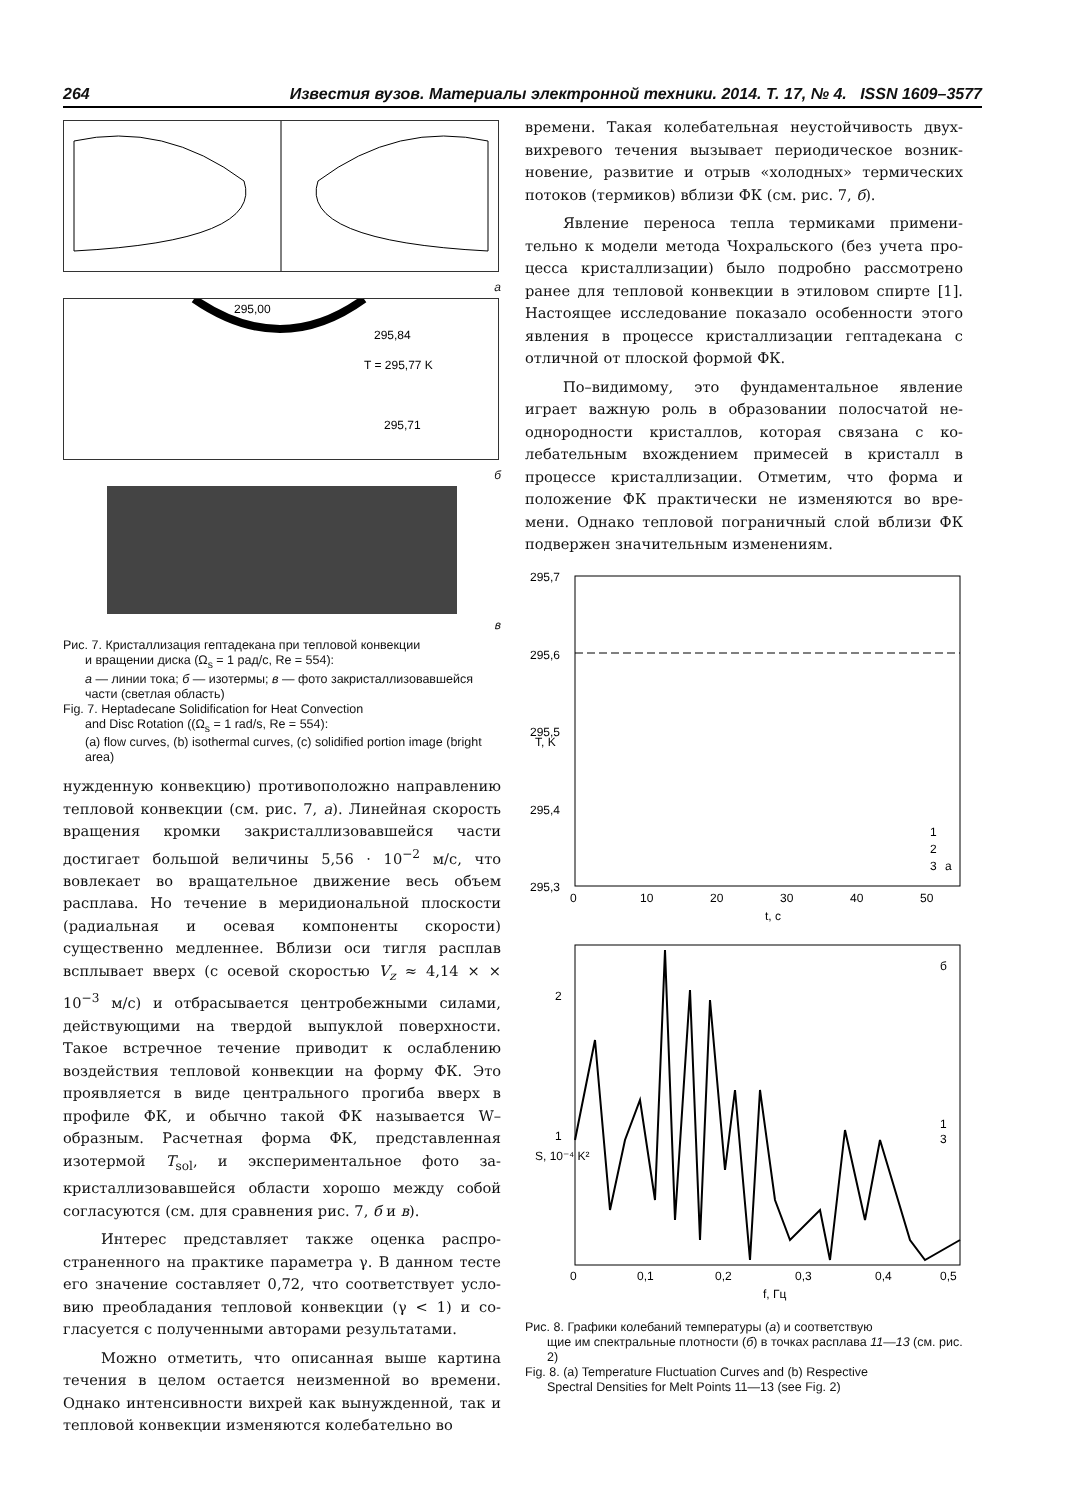264 Известия вузов. Материалы электронной техники. 2014. Т. 17, № 4. ISSN 1609–3577
а
295,00
295,84
T = 295,77 K
295,71
б
в
Рис. 7. Кристаллизация гептадекана при тепловой конвекции
и вращении диска (Ω<sub>s</sub> = 1 рад/с, Re = 554):
а — линии тока; б — изотермы; в — фото закристаллизо­вавшейся части (светлая область)
Fig. 7. Heptadecane Solidification for Heat Convection
and Disc Rotation ((Ω<sub>s</sub> = 1 rad/s, Re = 554):
(a) flow curves, (b) isothermal curves, (c) solidified portion image (bright area)
нужденную конвекцию) противоположно направ­лению тепловой конвекции (см. рис. 7, а). Линейная скорость вращения кромки закристаллизовавшейся части достигает большой величины 5,56 · 10<sup>−2</sup> м/с, что вовлекает во вращательное движение весь объ­ем расплава. Но течение в меридиональной плоско­сти (радиальная и осевая компоненты скорости) существенно медленнее. Вблизи оси тигля расплав всплывает вверх (с осевой скоростью V<sub>z</sub> ≈ 4,14 × × 10<sup>−3</sup> м/с) и отбрасывается центробежными силами, действующими на твердой выпуклой поверхности. Такое встречное течение приводит к ослаблению воздействия тепловой конвекции на форму ФК. Это проявляется в виде центрального прогиба вверх в профиле ФК, и обычно такой ФК называется W–образным. Расчетная форма ФК, представлен­ная изотермой T<sub>sol</sub>, и экспериментальное фото за­кристаллизовавшейся области хорошо между собой согласуются (см. для сравнения рис. 7, б и в).
Интерес представляет также оценка распро­страненного на практике параметра γ. В данном тесте его значение составляет 0,72, что соответствует усло­вию преобладания тепловой конвекции (γ < 1) и со­гласуется с полученными авторами результатами.
Можно отметить, что описанная выше картина течения в целом остается неизменной во времени. Однако интенсивности вихрей как вынужденной, так и тепловой конвекции изменяются колебательно во
времени. Такая колебательная неустойчивость двух­вихревого течения вызывает периодическое возник­новение, развитие и отрыв «холодных» термических потоков (термиков) вблизи ФК (см. рис. 7, б).
Явление переноса тепла термиками примени­тельно к модели метода Чохральского (без учета про­цесса кристаллизации) было подробно рассмотрено ранее для тепловой конвекции в этиловом спирте [1]. Настоящее исследование показало особенности этого явления в процессе кристаллизации гептадекана с отличной от плоской формой ФК.
По–видимому, это фундаментальное явление играет важную роль в образовании полосчатой не­однородности кристаллов, которая связана с ко­лебательным вхождением примесей в кристалл в процессе кристаллизации. Отметим, что форма и положение ФК практически не изменяются во вре­мени. Однако тепловой пограничный слой вблизи ФК подвержен значительным изменениям.
295,7
295,6
295,5
295,4
295,3
T, K
0
10
20
30
40
50
t, с
1
2
3
а
2
1
S, 10⁻⁴ K²
0
0,1
0,2
0,3
0,4
0,5
f, Гц
б
1
3
Рис. 8. Графики колебаний температуры (а) и соответствую­
щие им спектральные плотности (б) в точках расплава 11—13 (см. рис. 2)
Fig. 8. (a) Temperature Fluctuation Curves and (b) Respective
Spectral Densities for Melt Points 11—13 (see Fig. 2)